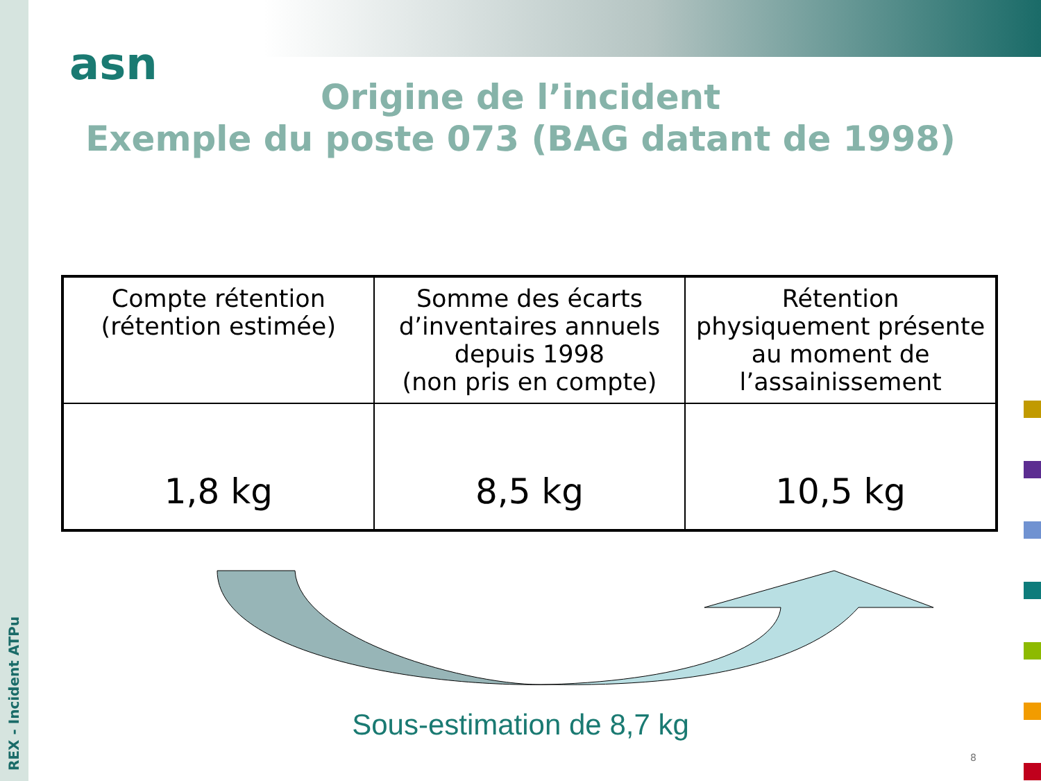REX - Incident ATPu
asn
Origine de l’incident
Exemple du poste 073 (BAG datant de 1998)
| Compte rétention (rétention estimée) | Somme des écarts d’inventaires annuels depuis 1998 (non pris en compte) | Rétention physiquement présente au moment de l’assainissement |
| 1,8 kg | 8,5 kg | 10,5 kg |
Sous-estimation de 8,7 kg
8